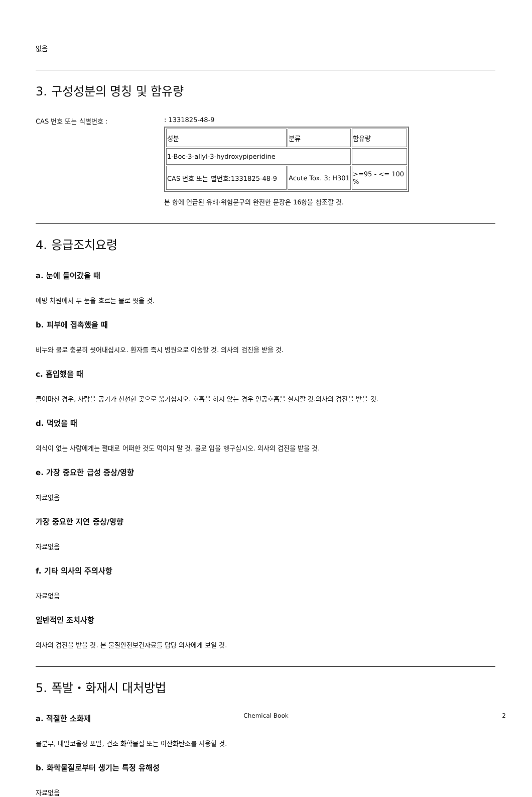없음
3. 구성성분의 명칭 및 함유량
CAS 번호 또는 식별번호 : : 1331825-48-9
| 성분 | 분류 | 함유량 |
| 1-Boc-3-allyl-3-hydroxypiperidine | | |
| CAS 번호 또는 별번호:1331825-48-9 | Acute Tox. 3; H301 | >=95 - <= 100 % |
본 항에 언급된 유해·위험문구의 완전한 문장은 16항을 참조할 것.
4. 응급조치요령
a. 눈에 들어갔을 때
예방 차원에서 두 눈을 흐르는 물로 씻을 것.
b. 피부에 접촉했을 때
비누와 물로 충분히 씻어내십시오. 환자를 즉시 병원으로 이송할 것. 의사의 검진을 받을 것.
c. 흡입했을 때
들이마신 경우, 사람을 공기가 신선한 곳으로 옮기십시오. 호흡을 하지 않는 경우 인공호흡을 실시할 것.의사의 검진을 받을 것.
d. 먹었을 때
의식이 없는 사람에게는 절대로 어떠한 것도 먹이지 말 것. 물로 입을 헹구십시오. 의사의 검진을 받을 것.
e. 가장 중요한 급성 증상/영향
자료없음
가장 중요한 지연 증상/영향
자료없음
f. 기타 의사의 주의사항
자료없음
일반적인 조치사항
의사의 검진을 받을 것. 본 물질안전보건자료를 담당 의사에게 보일 것.
5. 폭발・화재시 대처방법
a. 적절한 소화제
물분무, 내알코올성 포말, 건조 화학물질 또는 이산화탄소를 사용할 것.
b. 화학물질로부터 생기는 특정 유해성
자료없음
Chemical Book 2